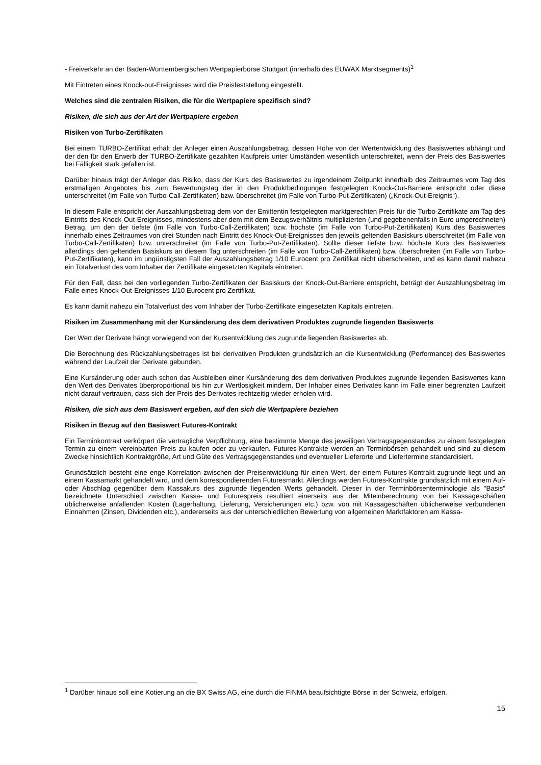- Freiverkehr an der Baden-Württembergischen Wertpapierbörse Stuttgart (innerhalb des EUWAX Marktsegments)<sup>1</sup>
Mit Eintreten eines Knock-out-Ereignisses wird die Preisfeststellung eingestellt.
Welches sind die zentralen Risiken, die für die Wertpapiere spezifisch sind?
Risiken, die sich aus der Art der Wertpapiere ergeben
Risiken von Turbo-Zertifikaten
Bei einem TURBO-Zertifikat erhält der Anleger einen Auszahlungsbetrag, dessen Höhe von der Wertentwicklung des Basiswertes abhängt und der den für den Erwerb der TURBO-Zertifikate gezahlten Kaufpreis unter Umständen wesentlich unterschreitet, wenn der Preis des Basiswertes bei Fälligkeit stark gefallen ist.
Darüber hinaus trägt der Anleger das Risiko, dass der Kurs des Basiswertes zu irgendeinem Zeitpunkt innerhalb des Zeitraumes vom Tag des erstmaligen Angebotes bis zum Bewertungstag der in den Produktbedingungen festgelegten Knock-Out-Barriere entspricht oder diese unterschreitet (im Falle von Turbo-Call-Zertifikaten) bzw. überschreitet (im Falle von Turbo-Put-Zertifikaten) („Knock-Out-Ereignis“).
In diesem Falle entspricht der Auszahlungsbetrag dem von der Emittentin festgelegten marktgerechten Preis für die Turbo-Zertifikate am Tag des Eintritts des Knock-Out-Ereignisses, mindestens aber dem mit dem Bezugsverhältnis multiplizierten (und gegebenenfalls in Euro umgerechneten) Betrag, um den der tiefste (im Falle von Turbo-Call-Zertifikaten) bzw. höchste (im Falle von Turbo-Put-Zertifikaten) Kurs des Basiswertes innerhalb eines Zeitraumes von drei Stunden nach Eintritt des Knock-Out-Ereignisses den jeweils geltenden Basiskurs überschreitet (im Falle von Turbo-Call-Zertifikaten) bzw. unterschreitet (im Falle von Turbo-Put-Zertifikaten). Sollte dieser tiefste bzw. höchste Kurs des Basiswertes allerdings den geltenden Basiskurs an diesem Tag unterschreiten (im Falle von Turbo-Call-Zertifikaten) bzw. überschreiten (im Falle von Turbo-Put-Zertifikaten), kann im ungünstigsten Fall der Auszahlungsbetrag 1/10 Eurocent pro Zertifikat nicht überschreiten, und es kann damit nahezu ein Totalverlust des vom Inhaber der Zertifikate eingesetzten Kapitals eintreten.
Für den Fall, dass bei den vorliegenden Turbo-Zertifikaten der Basiskurs der Knock-Out-Barriere entspricht, beträgt der Auszahlungsbetrag im Falle eines Knock-Out-Ereignisses 1/10 Eurocent pro Zertifikat.
Es kann damit nahezu ein Totalverlust des vom Inhaber der Turbo-Zertifikate eingesetzten Kapitals eintreten.
Risiken im Zusammenhang mit der Kursänderung des dem derivativen Produktes zugrunde liegenden Basiswerts
Der Wert der Derivate hängt vorwiegend von der Kursentwicklung des zugrunde liegenden Basiswertes ab.
Die Berechnung des Rückzahlungsbetrages ist bei derivativen Produkten grundsätzlich an die Kursentwicklung (Performance) des Basiswertes während der Laufzeit der Derivate gebunden.
Eine Kursänderung oder auch schon das Ausbleiben einer Kursänderung des dem derivativen Produktes zugrunde liegenden Basiswertes kann den Wert des Derivates überproportional bis hin zur Wertlosigkeit mindern. Der Inhaber eines Derivates kann im Falle einer begrenzten Laufzeit nicht darauf vertrauen, dass sich der Preis des Derivates rechtzeitig wieder erholen wird.
Risiken, die sich aus dem Basiswert ergeben, auf den sich die Wertpapiere beziehen
Risiken in Bezug auf den Basiswert Futures-Kontrakt
Ein Terminkontrakt verkörpert die vertragliche Verpflichtung, eine bestimmte Menge des jeweiligen Vertragsgegenstandes zu einem festgelegten Termin zu einem vereinbarten Preis zu kaufen oder zu verkaufen. Futures-Kontrakte werden an Terminbörsen gehandelt und sind zu diesem Zwecke hinsichtlich Kontraktgröße, Art und Güte des Vertragsgegenstandes und eventueller Lieferorte und Liefertermine standardisiert.
Grundsätzlich besteht eine enge Korrelation zwischen der Preisentwicklung für einen Wert, der einem Futures-Kontrakt zugrunde liegt und an einem Kassamarkt gehandelt wird, und dem korrespondierenden Futuresmarkt. Allerdings werden Futures-Kontrakte grundsätzlich mit einem Auf- oder Abschlag gegenüber dem Kassakurs des zugrunde liegenden Werts gehandelt. Dieser in der Terminbörsenterminologie als "Basis" bezeichnete Unterschied zwischen Kassa- und Futurespreis resultiert einerseits aus der Miteinberechnung von bei Kassageschäften üblicherweise anfallenden Kosten (Lagerhaltung, Lieferung, Versicherungen etc.) bzw. von mit Kassageschäften üblicherweise verbundenen Einnahmen (Zinsen, Dividenden etc.), andererseits aus der unterschiedlichen Bewertung von allgemeinen Marktfaktoren am Kassa-
<sup>1</sup> Darüber hinaus soll eine Kotierung an die BX Swiss AG, eine durch die FINMA beaufsichtigte Börse in der Schweiz, erfolgen.
15